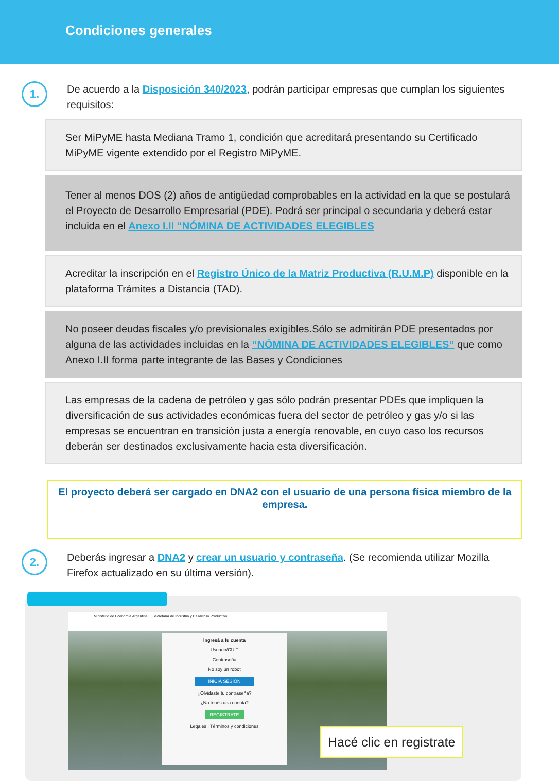Condiciones generales
1.
De acuerdo a la Disposición 340/2023, podrán participar empresas que cumplan los siguientes requisitos:
Ser MiPyME hasta Mediana Tramo 1, condición que acreditará presentando su Certificado MiPyME vigente extendido por el Registro MiPyME.
Tener al menos DOS (2) años de antigüedad comprobables en la actividad en la que se postulará el Proyecto de Desarrollo Empresarial (PDE). Podrá ser principal o secundaria y deberá estar incluida en el Anexo I.II “NÓMINA DE ACTIVIDADES ELEGIBLES
Acreditar la inscripción en el Registro Único de la Matriz Productiva (R.U.M.P) disponible en la plataforma Trámites a Distancia (TAD).
No poseer deudas fiscales y/o previsionales exigibles.Sólo se admitirán PDE presentados por alguna de las actividades incluidas en la “NÓMINA DE ACTIVIDADES ELEGIBLES” que como Anexo I.II forma parte integrante de las Bases y Condiciones
Las empresas de la cadena de petróleo y gas sólo podrán presentar PDEs que impliquen la diversificación de sus actividades económicas fuera del sector de petróleo y gas y/o si las empresas se encuentran en transición justa a energía renovable, en cuyo caso los recursos deberán ser destinados exclusivamente hacia esta diversificación.
El proyecto deberá ser cargado en DNA2 con el usuario de una persona física miembro de la empresa.
2.
Deberás ingresar a DNA2 y crear un usuario y contraseña. (Se recomienda utilizar Mozilla Firefox actualizado en su última versión).
Ministerio de Economía Argentina Secretaría de Industria y Desarrollo Productivo
Ingresá a tu cuenta
Usuario/CUIT
Contraseña
No soy un robot
INICIÁ SESIÓN
¿Olvidaste tu contraseña?
¿No tenés una cuenta?
REGISTRATE
Legales | Términos y condiciones
Hacé clic en registrate